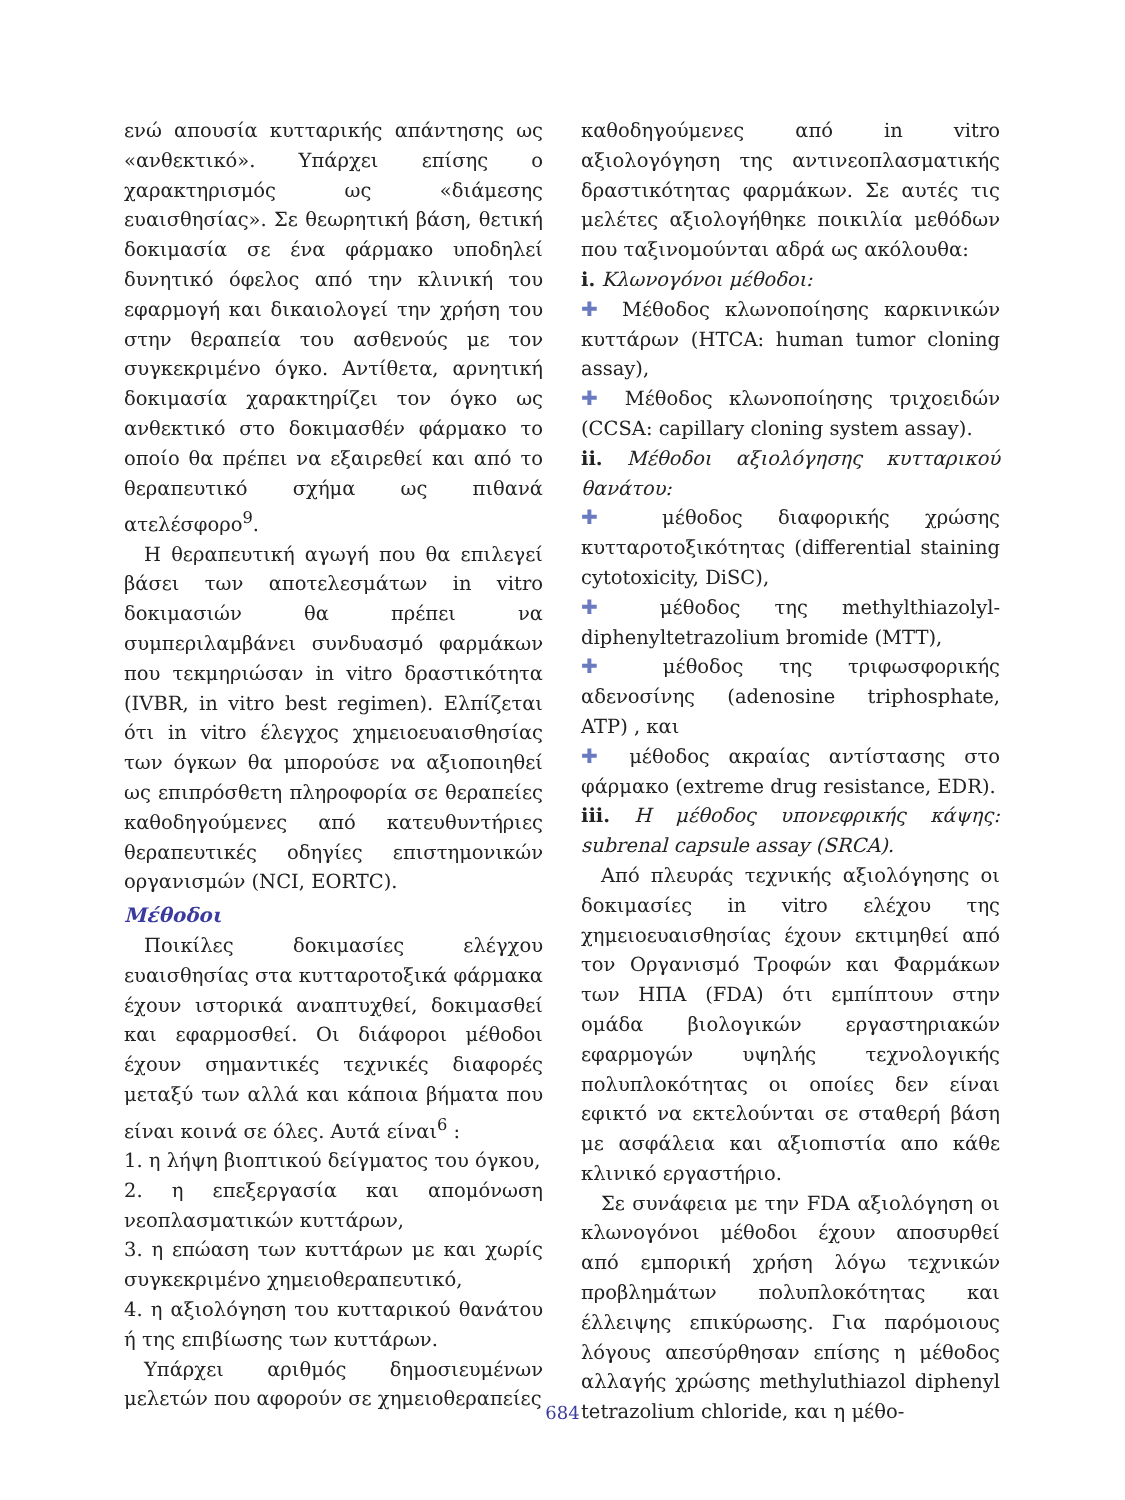ενώ απουσία κυτταρικής απάντησης ως «ανθεκτικό». Υπάρχει επίσης ο χαρακτηρισμός ως «διάμεσης ευαισθησίας». Σε θεωρητική βάση, θετική δοκιμασία σε ένα φάρμακο υποδηλεί δυνητικό όφελος από την κλινική του εφαρμογή και δικαιολογεί την χρήση του στην θεραπεία του ασθενούς με τον συγκεκριμένο όγκο. Αντίθετα, αρνητική δοκιμασία χαρακτηρίζει τον όγκο ως ανθεκτικό στο δοκιμασθέν φάρμακο το οποίο θα πρέπει να εξαιρεθεί και από το θεραπευτικό σχήμα ως πιθανά ατελέσφορο<sup>9</sup>.
Η θεραπευτική αγωγή που θα επιλεγεί βάσει των αποτελεσμάτων in vitro δοκιμασιών θα πρέπει να συμπεριλαμβάνει συνδυασμό φαρμάκων που τεκμηριώσαν in vitro δραστικότητα (IVBR, in vitro best regimen). Ελπίζεται ότι in vitro έλεγχος χημειοευαισθησίας των όγκων θα μπορούσε να αξιοποιηθεί ως επιπρόσθετη πληροφορία σε θεραπείες καθοδηγούμενες από κατευθυντήριες θεραπευτικές οδηγίες επιστημονικών οργανισμών (NCI, EORTC).
Μέθοδοι
Ποικίλες δοκιμασίες ελέγχου ευαισθησίας στα κυτταροτοξικά φάρμακα έχουν ιστορικά αναπτυχθεί, δοκιμασθεί και εφαρμοσθεί. Οι διάφοροι μέθοδοι έχουν σημαντικές τεχνικές διαφορές μεταξύ των αλλά και κάποια βήματα που είναι κοινά σε όλες. Αυτά είναι<sup>6</sup> :
1. η λήψη βιοπτικού δείγματος του όγκου,
2. η επεξεργασία και απομόνωση νεοπλασματικών κυττάρων,
3. η επώαση των κυττάρων με και χωρίς συγκεκριμένο χημειοθεραπευτικό,
4. η αξιολόγηση του κυτταρικού θανάτου ή της επιβίωσης των κυττάρων.
Υπάρχει αριθμός δημοσιευμένων μελετών που αφορούν σε χημειοθεραπείες
καθοδηγούμενες από in vitro αξιολογόγηση της αντινεοπλασματικής δραστικότητας φαρμάκων. Σε αυτές τις μελέτες αξιολογήθηκε ποικιλία μεθόδων που ταξινομούνται αδρά ως ακόλουθα:
i. Κλωνογόνοι μέθοδοι:
✚ Μέθοδος κλωνοποίησης καρκινικών κυττάρων (HTCA: human tumor cloning assay),
✚ Μέθοδος κλωνοποίησης τριχοειδών (CCSA: capillary cloning system assay).
ii. Μέθοδοι αξιολόγησης κυτταρικού θανάτου:
✚ μέθοδος διαφορικής χρώσης κυτταροτοξικότητας (differential staining cytotoxicity, DiSC),
✚ μέθοδος της methylthiazolyl-diphenyltetrazolium bromide (MTT),
✚ μέθοδος της τριφωσφορικής αδενοσίνης (adenosine triphosphate, ATP) , και
✚ μέθοδος ακραίας αντίστασης στο φάρμακο (extreme drug resistance, EDR).
iii. Η μέθοδος υπονεφρικής κάψης: subrenal capsule assay (SRCA).
Από πλευράς τεχνικής αξιολόγησης οι δοκιμασίες in vitro ελέχου της χημειοευαισθησίας έχουν εκτιμηθεί από τον Οργανισμό Τροφών και Φαρμάκων των ΗΠΑ (FDA) ότι εμπίπτουν στην ομάδα βιολογικών εργαστηριακών εφαρμογών υψηλής τεχνολογικής πολυπλοκότητας οι οποίες δεν είναι εφικτό να εκτελούνται σε σταθερή βάση με ασφάλεια και αξιοπιστία απο κάθε κλινικό εργαστήριο.
Σε συνάφεια με την FDA αξιολόγηση οι κλωνογόνοι μέθοδοι έχουν αποσυρθεί από εμπορική χρήση λόγω τεχνικών προβλημάτων πολυπλοκότητας και έλλειψης επικύρωσης. Για παρόμοιους λόγους απεσύρθησαν επίσης η μέθοδος αλλαγής χρώσης methyluthiazol diphenyl tetrazolium chloride, και η μέθο-
684